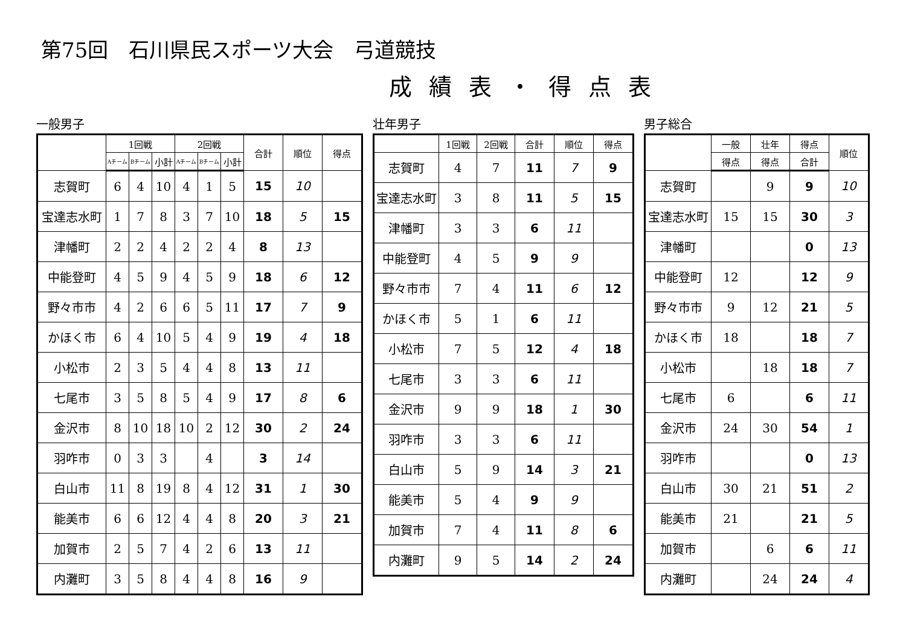第75回　石川県民スポーツ大会　弓道競技
成績表・得点表
一般男子
| | 1回戦 | | | 2回戦 | | | 合計 | 順位 | 得点 |
| --- | --- | --- | --- | --- | --- | --- | --- | --- | --- |
| | Aチーム | Bチーム | 小計 | Aチーム | Bチーム | 小計 | | | |
| 志賀町 | 6 | 4 | 10 | 4 | 1 | 5 | 15 | 10 | |
| 宝達志水町 | 1 | 7 | 8 | 3 | 7 | 10 | 18 | 5 | 15 |
| 津幡町 | 2 | 2 | 4 | 2 | 2 | 4 | 8 | 13 | |
| 中能登町 | 4 | 5 | 9 | 4 | 5 | 9 | 18 | 6 | 12 |
| 野々市市 | 4 | 2 | 6 | 6 | 5 | 11 | 17 | 7 | 9 |
| かほく市 | 6 | 4 | 10 | 5 | 4 | 9 | 19 | 4 | 18 |
| 小松市 | 2 | 3 | 5 | 4 | 4 | 8 | 13 | 11 | |
| 七尾市 | 3 | 5 | 8 | 5 | 4 | 9 | 17 | 8 | 6 |
| 金沢市 | 8 | 10 | 18 | 10 | 2 | 12 | 30 | 2 | 24 |
| 羽咋市 | 0 | 3 | 3 | | 4 | | 3 | 14 | |
| 白山市 | 11 | 8 | 19 | 8 | 4 | 12 | 31 | 1 | 30 |
| 能美市 | 6 | 6 | 12 | 4 | 4 | 8 | 20 | 3 | 21 |
| 加賀市 | 2 | 5 | 7 | 4 | 2 | 6 | 13 | 11 | |
| 内灘町 | 3 | 5 | 8 | 4 | 4 | 8 | 16 | 9 | |
壮年男子
| | 1回戦 | 2回戦 | 合計 | 順位 | 得点 |
| --- | --- | --- | --- | --- | --- |
| 志賀町 | 4 | 7 | 11 | 7 | 9 |
| 宝達志水町 | 3 | 8 | 11 | 5 | 15 |
| 津幡町 | 3 | 3 | 6 | 11 | |
| 中能登町 | 4 | 5 | 9 | 9 | |
| 野々市市 | 7 | 4 | 11 | 6 | 12 |
| かほく市 | 5 | 1 | 6 | 11 | |
| 小松市 | 7 | 5 | 12 | 4 | 18 |
| 七尾市 | 3 | 3 | 6 | 11 | |
| 金沢市 | 9 | 9 | 18 | 1 | 30 |
| 羽咋市 | 3 | 3 | 6 | 11 | |
| 白山市 | 5 | 9 | 14 | 3 | 21 |
| 能美市 | 5 | 4 | 9 | 9 | |
| 加賀市 | 7 | 4 | 11 | 8 | 6 |
| 内灘町 | 9 | 5 | 14 | 2 | 24 |
男子総合
| | 一般 | 壮年 | 得点 | 順位 |
| --- | --- | --- | --- | --- |
| | 得点 | 得点 | 合計 | |
| 志賀町 | | 9 | 9 | 10 |
| 宝達志水町 | 15 | 15 | 30 | 3 |
| 津幡町 | | | 0 | 13 |
| 中能登町 | 12 | | 12 | 9 |
| 野々市市 | 9 | 12 | 21 | 5 |
| かほく市 | 18 | | 18 | 7 |
| 小松市 | | 18 | 18 | 7 |
| 七尾市 | 6 | | 6 | 11 |
| 金沢市 | 24 | 30 | 54 | 1 |
| 羽咋市 | | | 0 | 13 |
| 白山市 | 30 | 21 | 51 | 2 |
| 能美市 | 21 | | 21 | 5 |
| 加賀市 | | 6 | 6 | 11 |
| 内灘町 | | 24 | 24 | 4 |